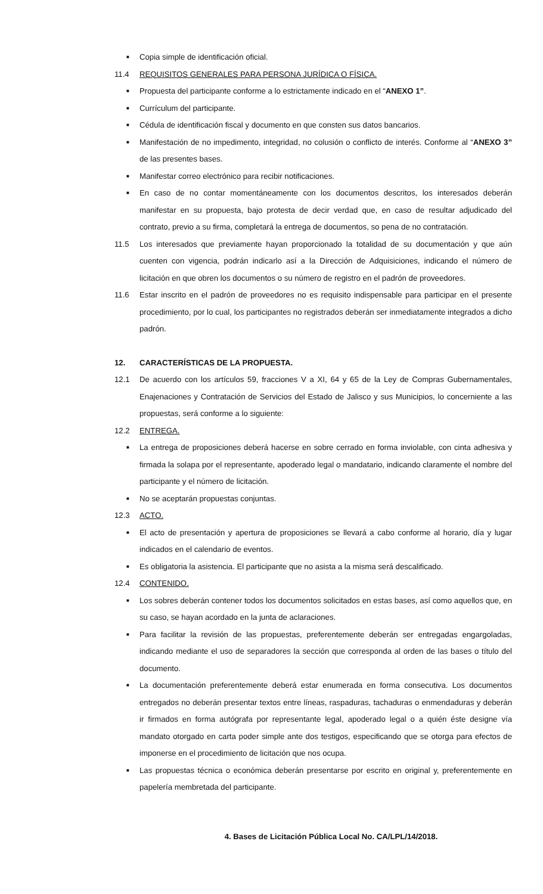■ Copia simple de identificación oficial.
11.4 REQUISITOS GENERALES PARA PERSONA JURÍDICA O FÍSICA.
■ Propuesta del participante conforme a lo estrictamente indicado en el “ANEXO 1”.
■ Currículum del participante.
■ Cédula de identificación fiscal y documento en que consten sus datos bancarios.
■ Manifestación de no impedimento, integridad, no colusión o conflicto de interés. Conforme al “ANEXO 3” de las presentes bases.
■ Manifestar correo electrónico para recibir notificaciones.
■ En caso de no contar momentáneamente con los documentos descritos, los interesados deberán manifestar en su propuesta, bajo protesta de decir verdad que, en caso de resultar adjudicado del contrato, previo a su firma, completará la entrega de documentos, so pena de no contratación.
11.5 Los interesados que previamente hayan proporcionado la totalidad de su documentación y que aún cuenten con vigencia, podrán indicarlo así a la Dirección de Adquisiciones, indicando el número de licitación en que obren los documentos o su número de registro en el padrón de proveedores.
11.6 Estar inscrito en el padrón de proveedores no es requisito indispensable para participar en el presente procedimiento, por lo cual, los participantes no registrados deberán ser inmediatamente integrados a dicho padrón.
12. CARACTERÍSTICAS DE LA PROPUESTA.
12.1 De acuerdo con los artículos 59, fracciones V a XI, 64 y 65 de la Ley de Compras Gubernamentales, Enajenaciones y Contratación de Servicios del Estado de Jalisco y sus Municipios, lo concerniente a las propuestas, será conforme a lo siguiente:
12.2 ENTREGA.
■ La entrega de proposiciones deberá hacerse en sobre cerrado en forma inviolable, con cinta adhesiva y firmada la solapa por el representante, apoderado legal o mandatario, indicando claramente el nombre del participante y el número de licitación.
■ No se aceptarán propuestas conjuntas.
12.3 ACTO.
■ El acto de presentación y apertura de proposiciones se llevará a cabo conforme al horario, día y lugar indicados en el calendario de eventos.
■ Es obligatoria la asistencia. El participante que no asista a la misma será descalificado.
12.4 CONTENIDO.
■ Los sobres deberán contener todos los documentos solicitados en estas bases, así como aquellos que, en su caso, se hayan acordado en la junta de aclaraciones.
■ Para facilitar la revisión de las propuestas, preferentemente deberán ser entregadas engargoladas, indicando mediante el uso de separadores la sección que corresponda al orden de las bases o título del documento.
■ La documentación preferentemente deberá estar enumerada en forma consecutiva. Los documentos entregados no deberán presentar textos entre líneas, raspaduras, tachaduras o enmendaduras y deberán ir firmados en forma autógrafa por representante legal, apoderado legal o a quién éste designe vía mandato otorgado en carta poder simple ante dos testigos, especificando que se otorga para efectos de imponerse en el procedimiento de licitación que nos ocupa.
■ Las propuestas técnica o económica deberán presentarse por escrito en original y, preferentemente en papelería membretada del participante.
4. Bases de Licitación Pública Local No. CA/LPL/14/2018.